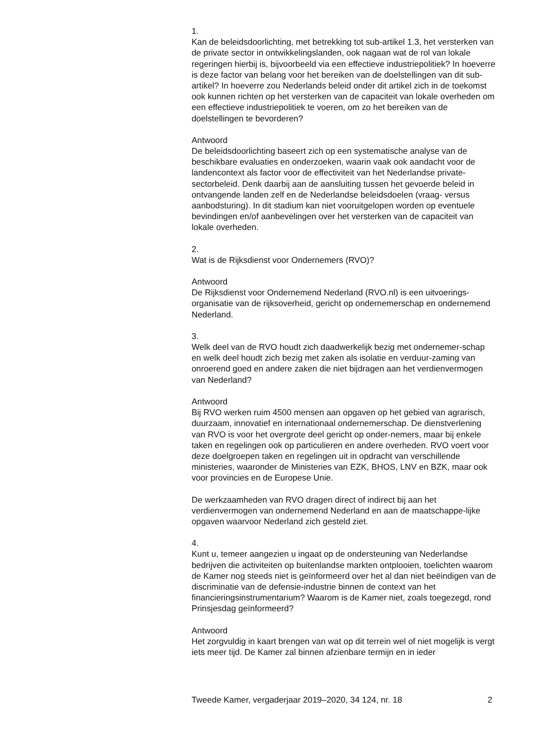1.
Kan de beleidsdoorlichting, met betrekking tot sub-artikel 1.3, het versterken van de private sector in ontwikkelingslanden, ook nagaan wat de rol van lokale regeringen hierbij is, bijvoorbeeld via een effectieve industriepolitiek? In hoeverre is deze factor van belang voor het bereiken van de doelstellingen van dit sub-artikel? In hoeverre zou Nederlands beleid onder dit artikel zich in de toekomst ook kunnen richten op het versterken van de capaciteit van lokale overheden om een effectieve industriepolitiek te voeren, om zo het bereiken van de doelstellingen te bevorderen?
Antwoord
De beleidsdoorlichting baseert zich op een systematische analyse van de beschikbare evaluaties en onderzoeken, waarin vaak ook aandacht voor de landencontext als factor voor de effectiviteit van het Nederlandse private-sectorbeleid. Denk daarbij aan de aansluiting tussen het gevoerde beleid in ontvangende landen zelf en de Nederlandse beleidsdoelen (vraag- versus aanbodsturing). In dit stadium kan niet vooruitgelopen worden op eventuele bevindingen en/of aanbevelingen over het versterken van de capaciteit van lokale overheden.
2.
Wat is de Rijksdienst voor Ondernemers (RVO)?
Antwoord
De Rijksdienst voor Ondernemend Nederland (RVO.nl) is een uitvoerings-organisatie van de rijksoverheid, gericht op ondernemerschap en ondernemend Nederland.
3.
Welk deel van de RVO houdt zich daadwerkelijk bezig met ondernemer-schap en welk deel houdt zich bezig met zaken als isolatie en verduur-zaming van onroerend goed en andere zaken die niet bijdragen aan het verdienvermogen van Nederland?
Antwoord
Bij RVO werken ruim 4500 mensen aan opgaven op het gebied van agrarisch, duurzaam, innovatief en internationaal ondernemerschap. De dienstverlening van RVO is voor het overgrote deel gericht op onder-nemers, maar bij enkele taken en regelingen ook op particulieren en andere overheden. RVO voert voor deze doelgroepen taken en regelingen uit in opdracht van verschillende ministeries, waaronder de Ministeries van EZK, BHOS, LNV en BZK, maar ook voor provincies en de Europese Unie.
De werkzaamheden van RVO dragen direct of indirect bij aan het verdienvermogen van ondernemend Nederland en aan de maatschappe-lijke opgaven waarvoor Nederland zich gesteld ziet.
4.
Kunt u, temeer aangezien u ingaat op de ondersteuning van Nederlandse bedrijven die activiteiten op buitenlandse markten ontplooien, toelichten waarom de Kamer nog steeds niet is geïnformeerd over het al dan niet beëindigen van de discriminatie van de defensie-industrie binnen de context van het financieringsinstrumentarium? Waarom is de Kamer niet, zoals toegezegd, rond Prinsjesdag geïnformeerd?
Antwoord
Het zorgvuldig in kaart brengen van wat op dit terrein wel of niet mogelijk is vergt iets meer tijd. De Kamer zal binnen afzienbare termijn en in ieder
Tweede Kamer, vergaderjaar 2019–2020, 34 124, nr. 18 2